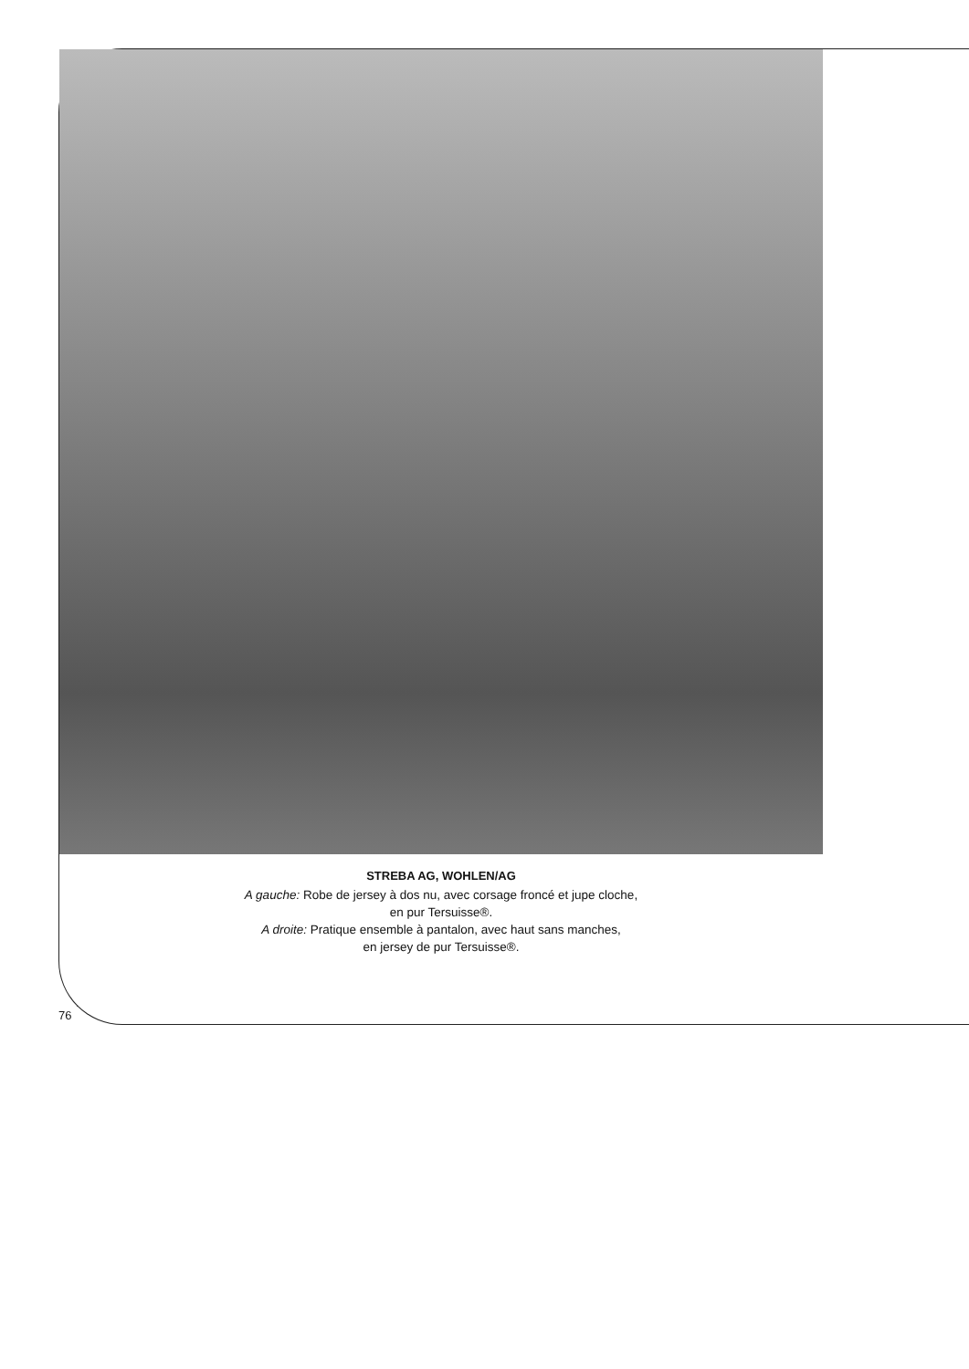STREBA AG, WOHLEN/AG
A gauche: Robe de jersey à dos nu, avec corsage froncé et jupe cloche,
en pur Tersuisse®.
A droite: Pratique ensemble à pantalon, avec haut sans manches,
en jersey de pur Tersuisse®.
76